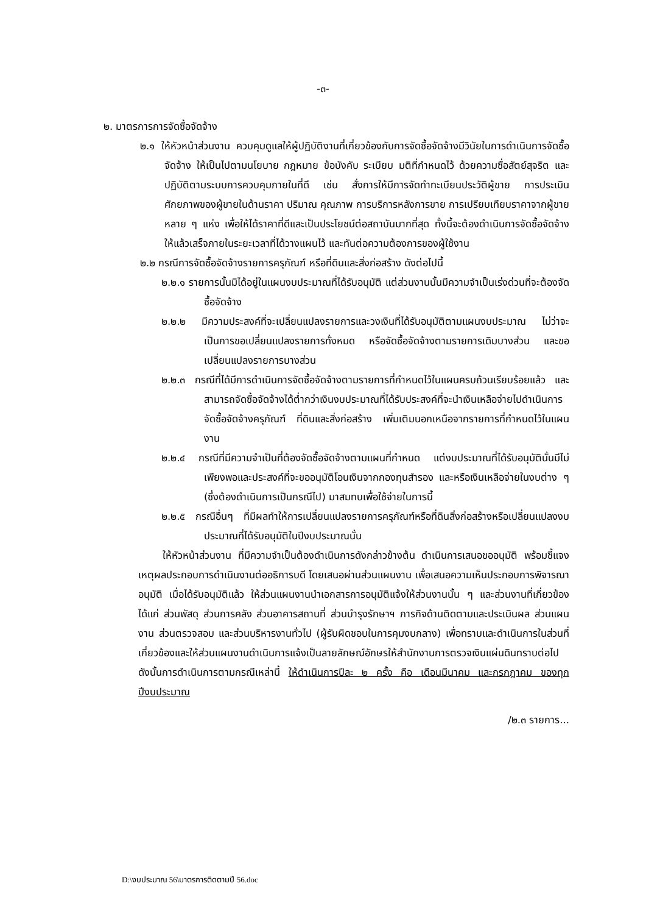-๓-
๒. มาตรการการจัดซื้อจัดจ้าง
๒.๑ ให้หัวหน้าส่วนงาน ควบคุมดูแลให้ผู้ปฏิบัติงานที่เกี่ยวข้องกับการจัดซื้อจัดจ้างมีวินัยในการดำเนินการจัดซื้อจัดจ้าง ให้เป็นไปตามนโยบาย กฎหมาย ข้อบังคับ ระเบียบ มติที่กำหนดไว้ ด้วยความซื่อสัตย์สุจริต และปฏิบัติตามระบบการควบคุมภายในที่ดี เช่น สั่งการให้มีการจัดทำทะเบียนประวัติผู้ขาย การประเมินศักยภาพของผู้ขายในด้านราคา ปริมาณ คุณภาพ การบริการหลังการขาย การเปรียบเทียบราคาจากผู้ขายหลาย ๆ แห่ง เพื่อให้ได้ราคาที่ดีและเป็นประโยชน์ต่อสถาบันมากที่สุด ทั้งนี้จะต้องดำเนินการจัดซื้อจัดจ้างให้แล้วเสร็จภายในระยะเวลาที่ได้วางแผนไว้ และทันต่อความต้องการของผู้ใช้งาน
๒.๒ กรณีการจัดซื้อจัดจ้างรายการครุภัณฑ์ หรือที่ดินและสิ่งก่อสร้าง ดังต่อไปนี้
๒.๒.๑ รายการนั้นมิได้อยู่ในแผนงบประมาณที่ได้รับอนุมัติ แต่ส่วนงานนั้นมีความจำเป็นเร่งด่วนที่จะต้องจัดซื้อจัดจ้าง
๒.๒.๒ มีความประสงค์ที่จะเปลี่ยนแปลงรายการและวงเงินที่ได้รับอนุมัติตามแผนงบประมาณ ไม่ว่าจะเป็นการขอเปลี่ยนแปลงรายการทั้งหมด หรือจัดซื้อจัดจ้างตามรายการเดิมบางส่วน และขอเปลี่ยนแปลงรายการบางส่วน
๒.๒.๓ กรณีที่ได้มีการดำเนินการจัดซื้อจัดจ้างตามรายการที่กำหนดไว้ในแผนครบถ้วนเรียบร้อยแล้ว และสามารถจัดซื้อจัดจ้างได้ต่ำกว่าเงินงบประมาณที่ได้รับประสงค์ที่จะนำเงินเหลือจ่ายไปดำเนินการจัดซื้อจัดจ้างครุภัณฑ์ ที่ดินและสิ่งก่อสร้าง เพิ่มเติมนอกเหนือจากรายการที่กำหนดไว้ในแผนงาน
๒.๒.๔ กรณีที่มีความจำเป็นที่ต้องจัดซื้อจัดจ้างตามแผนที่กำหนด แต่งบประมาณที่ได้รับอนุมัตินั้นมีไม่เพียงพอและประสงค์ที่จะขออนุมัติโอนเงินจากกองทุนสำรอง และหรือเงินเหลือจ่ายในงบต่าง ๆ (ซึ่งต้องดำเนินการเป็นกรณีไป) มาสมทบเพื่อใช้จ่ายในการนี้
๒.๒.๕ กรณีอื่นๆ ที่มีผลทำให้การเปลี่ยนแปลงรายการครุภัณฑ์หรือที่ดินสิ่งก่อสร้างหรือเปลี่ยนแปลงงบประมาณที่ได้รับอนุมัติในปีงบประมาณนั้น
ให้หัวหน้าส่วนงาน ที่มีความจำเป็นต้องดำเนินการดังกล่าวข้างต้น ดำเนินการเสนอขออนุมัติ พร้อมชี้แจงเหตุผลประกอบการดำเนินงานต่ออธิการบดี โดยเสนอผ่านส่วนแผนงาน เพื่อเสนอความเห็นประกอบการพิจารณาอนุมัติ เมื่อได้รับอนุมัติแล้ว ให้ส่วนแผนงานนำเอกสารการอนุมัติแจ้งให้ส่วนงานนั้น ๆ และส่วนงานที่เกี่ยวข้อง ได้แก่ ส่วนพัสดุ ส่วนการคลัง ส่วนอาคารสถานที่ ส่วนบำรุงรักษาฯ ภารกิจด้านติดตามและประเมินผล ส่วนแผนงาน ส่วนตรวจสอบ และส่วนบริหารงานทั่วไป (ผู้รับผิดชอบในการคุมงบกลาง) เพื่อทราบและดำเนินการในส่วนที่เกี่ยวข้องและให้ส่วนแผนงานดำเนินการแจ้งเป็นลายลักษณ์อักษรให้สำนักงานการตรวจเงินแผ่นดินทราบต่อไป ดังนั้นการดำเนินการตามกรณีเหล่านี้ ให้ดำเนินการปีละ ๒ ครั้ง คือ เดือนมีนาคม และกรกฎาคม ของทุกปีงบประมาณ
/๒.๓ รายการ...
D:\งบประมาณ 56\มาตรการติดตามปี 56.doc